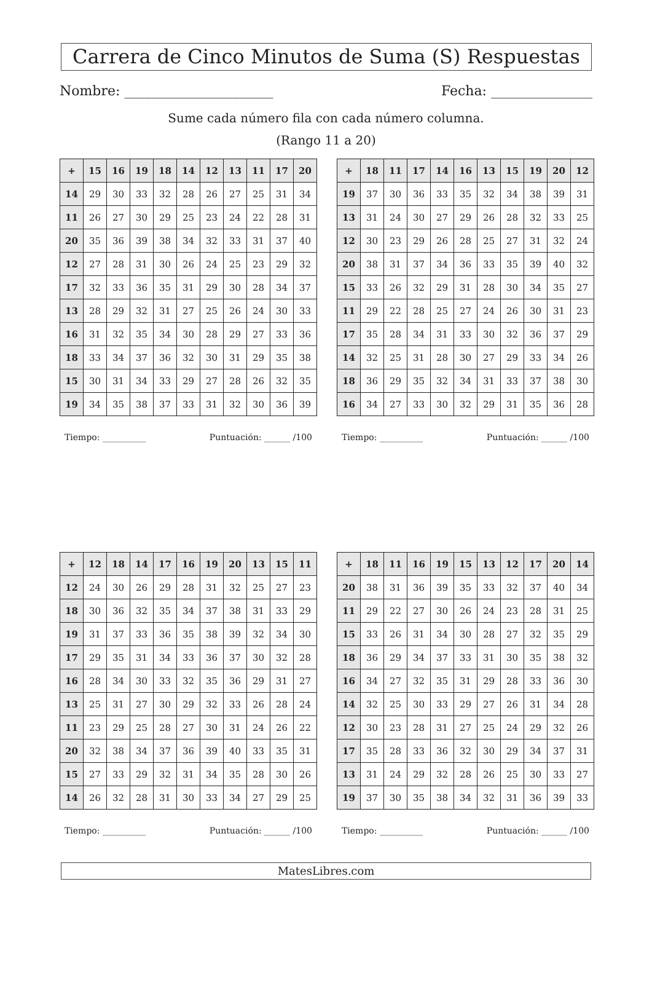Carrera de Cinco Minutos de Suma (S) Respuestas
Nombre: ______________________ Fecha: _______________
Sume cada número fila con cada número columna.
(Rango 11 a 20)
| + | 15 | 16 | 19 | 18 | 14 | 12 | 13 | 11 | 17 | 20 |
| --- | --- | --- | --- | --- | --- | --- | --- | --- | --- | --- |
| 14 | 29 | 30 | 33 | 32 | 28 | 26 | 27 | 25 | 31 | 34 |
| 11 | 26 | 27 | 30 | 29 | 25 | 23 | 24 | 22 | 28 | 31 |
| 20 | 35 | 36 | 39 | 38 | 34 | 32 | 33 | 31 | 37 | 40 |
| 12 | 27 | 28 | 31 | 30 | 26 | 24 | 25 | 23 | 29 | 32 |
| 17 | 32 | 33 | 36 | 35 | 31 | 29 | 30 | 28 | 34 | 37 |
| 13 | 28 | 29 | 32 | 31 | 27 | 25 | 26 | 24 | 30 | 33 |
| 16 | 31 | 32 | 35 | 34 | 30 | 28 | 29 | 27 | 33 | 36 |
| 18 | 33 | 34 | 37 | 36 | 32 | 30 | 31 | 29 | 35 | 38 |
| 15 | 30 | 31 | 34 | 33 | 29 | 27 | 28 | 26 | 32 | 35 |
| 19 | 34 | 35 | 38 | 37 | 33 | 31 | 32 | 30 | 36 | 39 |
Tiempo: __________ Puntuación: ______ /100
| + | 18 | 11 | 17 | 14 | 16 | 13 | 15 | 19 | 20 | 12 |
| --- | --- | --- | --- | --- | --- | --- | --- | --- | --- | --- |
| 19 | 37 | 30 | 36 | 33 | 35 | 32 | 34 | 38 | 39 | 31 |
| 13 | 31 | 24 | 30 | 27 | 29 | 26 | 28 | 32 | 33 | 25 |
| 12 | 30 | 23 | 29 | 26 | 28 | 25 | 27 | 31 | 32 | 24 |
| 20 | 38 | 31 | 37 | 34 | 36 | 33 | 35 | 39 | 40 | 32 |
| 15 | 33 | 26 | 32 | 29 | 31 | 28 | 30 | 34 | 35 | 27 |
| 11 | 29 | 22 | 28 | 25 | 27 | 24 | 26 | 30 | 31 | 23 |
| 17 | 35 | 28 | 34 | 31 | 33 | 30 | 32 | 36 | 37 | 29 |
| 14 | 32 | 25 | 31 | 28 | 30 | 27 | 29 | 33 | 34 | 26 |
| 18 | 36 | 29 | 35 | 32 | 34 | 31 | 33 | 37 | 38 | 30 |
| 16 | 34 | 27 | 33 | 30 | 32 | 29 | 31 | 35 | 36 | 28 |
Tiempo: __________ Puntuación: ______ /100
| + | 12 | 18 | 14 | 17 | 16 | 19 | 20 | 13 | 15 | 11 |
| --- | --- | --- | --- | --- | --- | --- | --- | --- | --- | --- |
| 12 | 24 | 30 | 26 | 29 | 28 | 31 | 32 | 25 | 27 | 23 |
| 18 | 30 | 36 | 32 | 35 | 34 | 37 | 38 | 31 | 33 | 29 |
| 19 | 31 | 37 | 33 | 36 | 35 | 38 | 39 | 32 | 34 | 30 |
| 17 | 29 | 35 | 31 | 34 | 33 | 36 | 37 | 30 | 32 | 28 |
| 16 | 28 | 34 | 30 | 33 | 32 | 35 | 36 | 29 | 31 | 27 |
| 13 | 25 | 31 | 27 | 30 | 29 | 32 | 33 | 26 | 28 | 24 |
| 11 | 23 | 29 | 25 | 28 | 27 | 30 | 31 | 24 | 26 | 22 |
| 20 | 32 | 38 | 34 | 37 | 36 | 39 | 40 | 33 | 35 | 31 |
| 15 | 27 | 33 | 29 | 32 | 31 | 34 | 35 | 28 | 30 | 26 |
| 14 | 26 | 32 | 28 | 31 | 30 | 33 | 34 | 27 | 29 | 25 |
Tiempo: __________ Puntuación: ______ /100
| + | 18 | 11 | 16 | 19 | 15 | 13 | 12 | 17 | 20 | 14 |
| --- | --- | --- | --- | --- | --- | --- | --- | --- | --- | --- |
| 20 | 38 | 31 | 36 | 39 | 35 | 33 | 32 | 37 | 40 | 34 |
| 11 | 29 | 22 | 27 | 30 | 26 | 24 | 23 | 28 | 31 | 25 |
| 15 | 33 | 26 | 31 | 34 | 30 | 28 | 27 | 32 | 35 | 29 |
| 18 | 36 | 29 | 34 | 37 | 33 | 31 | 30 | 35 | 38 | 32 |
| 16 | 34 | 27 | 32 | 35 | 31 | 29 | 28 | 33 | 36 | 30 |
| 14 | 32 | 25 | 30 | 33 | 29 | 27 | 26 | 31 | 34 | 28 |
| 12 | 30 | 23 | 28 | 31 | 27 | 25 | 24 | 29 | 32 | 26 |
| 17 | 35 | 28 | 33 | 36 | 32 | 30 | 29 | 34 | 37 | 31 |
| 13 | 31 | 24 | 29 | 32 | 28 | 26 | 25 | 30 | 33 | 27 |
| 19 | 37 | 30 | 35 | 38 | 34 | 32 | 31 | 36 | 39 | 33 |
Tiempo: __________ Puntuación: ______ /100
MatesLibres.com